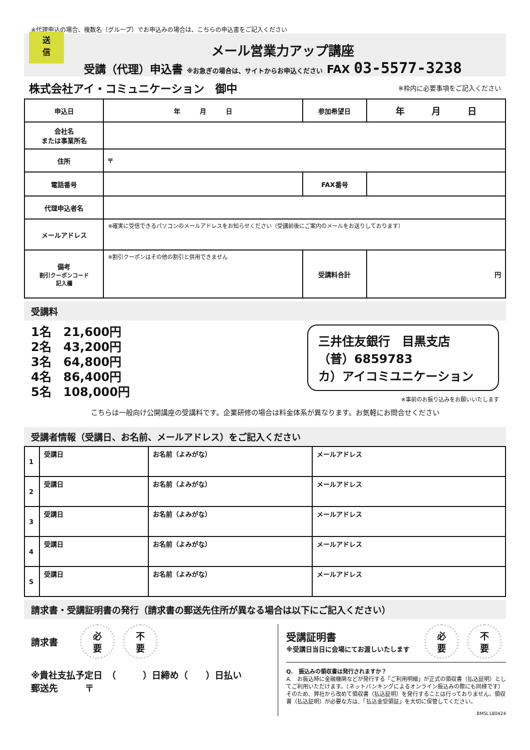※代理申込の場合、複数名（グループ）でお申込みの場合は、こちらの申込書をご記入ください
送
信
メール営業力アップ講座
受講（代理）申込書 ※お急ぎの場合は、サイトからお申込ください FAX 03-5577-3238
株式会社アイ・コミュニケーション　御中 ※枠内に必要事項をご記入ください
| 申込日 | 年 月 日 | 参加希望日 | 年 月 日 |
| 会社名 または事業所名 | | | |
| 住所 | 〒 | | |
| 電話番号 | | FAX番号 | |
| 代理申込者名 | | | |
| メールアドレス | ※確実に受信できるパソコンのメールアドレスをお知らせください（受講前後にご案内のメールをお送りしております） | | |
| 備考 割引クーポンコード 記入欄 | ※割引クーポンはその他の割引と併用できません | 受講料合計 | 円 |
受講料
1名　21,600円
2名　43,200円
3名　64,800円
4名　86,400円
5名　108,000円
三井住友銀行　目黒支店
（普）6859783
カ）アイコミユニケーション
※事前のお振り込みをお願いいたします
こちらは一般向け公開講座の受講料です。企業研修の場合は料金体系が異なります。お気軽にお問合せください
受講者情報（受講日、お名前、メールアドレス）をご記入ください
| 1 | 受講日 | お名前（よみがな） | メールアドレス |
| 2 | 受講日 | お名前（よみがな） | メールアドレス |
| 3 | 受講日 | お名前（よみがな） | メールアドレス |
| 4 | 受講日 | お名前（よみがな） | メールアドレス |
| 5 | 受講日 | お名前（よみがな） | メールアドレス |
請求書・受講証明書の発行（請求書の郵送先住所が異なる場合は以下にご記入ください）
請求書 必
要 不
要
※貴社支払予定日　（　　　）日締め（　　）日払い
郵送先　　　〒
受講証明書
※受講日当日に会場にてお渡しいたします
必
要 不
要
Q.　振込みの領収書は発行されますか？
A.　お振込時に金融機関などが発行する「ご利用明細」が正式の領収書（払込証明）としてご利用いただけます。（ネットバンキングによるオンライン振込みの際にも同様です）そのため、弊社から改めて領収書（払込証明）を発行することは行っておりません。領収書（払込証明）が必要な方は、「払込金受領証」を大切に保管してください。
BMSL180424